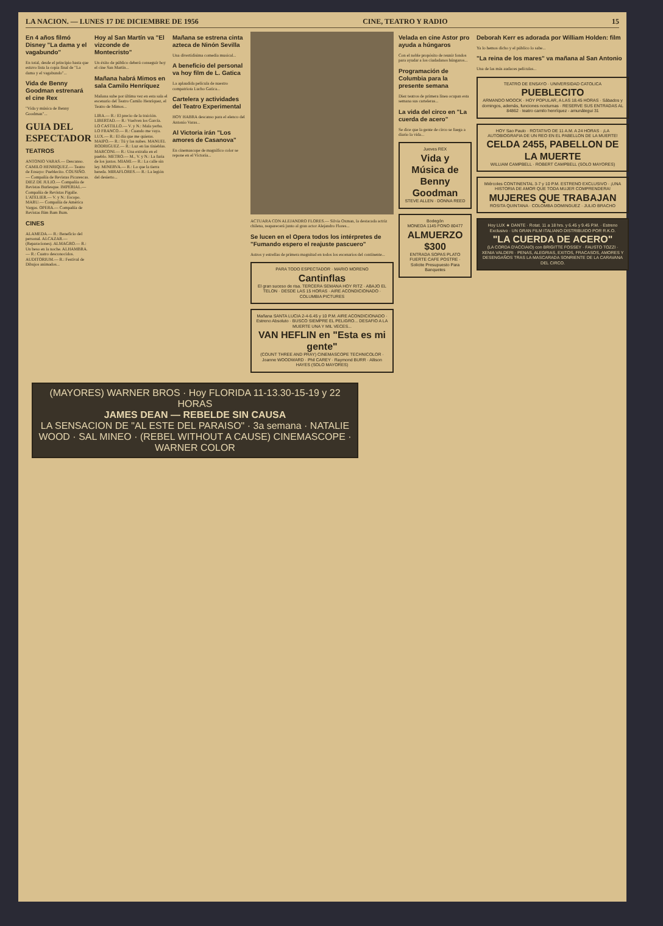LA NACION. — LUNES 17 DE DICIEMBRE DE 1956 CINE, TEATRO Y RADIO 15
En 4 años filmó Disney "La dama y el vagabundo"
En total, desde el principio hasta que estuvo lista la copia final de "La dama y el vagabundo"...
Vida de Benny Goodman estrenará el cine Rex
"Vida y música de Benny Goodman"...
GUIA DEL ESPECTADOR
TEATROS
ANTONIO VARAS.— Descanso. CAMILO HENRIQUEZ.— Teatro de Ensayo: Pueblecito. COUSIÑO.— Compañía de Revistas Picarescas. DIEZ DE JULIO.— Compañía de Revistas Burlesque. IMPERIAL.— Compañía de Revistas Pigalle. L'ATELIER.— V. y N.: Escopo. MARU.— Compañía de América Vargas. OPERA.— Compañía de Revistas Bim Bam Bum.
CINES
ALAMEDA.— R.: Beneficio del personal. ALCAZAR.— (Reparaciones). ALMAGRO.— R.: Un beso en la noche. ALHAMBRA.— R.: Cuatro desconocidos. AUDITORIUM.— R.: Festival de Dibujos animados...
Hoy al San Martín va "El vizconde de Montecristo"
Un éxito de público deberá conseguir hoy el cine San Martín...
Mañana habrá Mimos en sala Camilo Henríquez
Mañana sube por última vez en esta sala el escenario del Teatro Camilo Henríquez, el Teatro de Mimos...
LIRA.— R.: El precio de la traición. LIBERTAD.— R.: Vuelven los García. LO CASTILLO.— V. y N.: Mala yerba. LO FRANCO.— R.: Cuando me vaya. LUX.— R.: El día que me quieras. MAIPO.— R.: Tú y las nubes. MANUEL RODRIGUEZ.— R.: Luz en las tinieblas. MARCONI.— R.: Una extraña en el pueblo. METRO.— M., V. y N.: La furia de los justos. MIAMI.— R.: La calle sin ley. MINERVA.— R.: Lo que la tierra hereda. MIRAFLORES.— R.: La legión del desierto...
Mañana se estrena cinta azteca de Ninón Sevilla
Una divertidísima comedia musical...
A beneficio del personal va hoy film de L. Gatica
La aplaudida película de nuestro compatriota Lucho Gatica...
Cartelera y actividades del Teatro Experimental
HOY HABRA descanso para el elenco del Antonio Varas...
Al Victoria irán "Los amores de Casanova"
En cinemascope de magnífico color se repone en el Victoria...
ACTUARA CON ALEJANDRO FLORES.— Silvia Oxman, la destacada actriz chilena, reaparecerá junto al gran actor Alejandro Flores...
Se lucen en el Opera todos los intérpretes de "Fumando espero el reajuste pascuero"
Astros y estrellas de primera magnitud en todos los escenarios del continente...
PARA TODO ESPECTADOR · MARIO MORENO
Cantinflas
El gran suceso de risa. TERCERA SEMANA HOY RITZ · ABAJO EL TELON · DESDE LAS 15 HORAS · AIRE ACONDICIONADO · COLUMBIA PICTURES
Mañana SANTA LUCIA 2-4-6.45 y 10 P.M. AIRE ACONDICIONADO · Estreno Absoluto · BUSCO SIEMPRE EL PELIGRO... DESAFIO A LA MUERTE UNA Y MIL VECES...
VAN HEFLIN en "Esta es mi gente"
(COUNT THREE AND PRAY) CINEMASCOPE TECHNICOLOR · Joanne WOODWARD · Phil CAREY · Raymond BURR · Allison HAYES (SOLO MAYORES)
Velada en cine Astor pro ayuda a húngaros
Con el noble propósito de reunir fondos para ayudar a los ciudadanos húngaros...
Programación de Columbia para la presente semana
Diez teatros de primera línea ocupan esta semana sus carteleras...
La vida del circo en "La cuerda de acero"
Se dice que la gente de circo se fuega a diario la vida...
Jueves REX
Vida y Música de Benny Goodman
STEVE ALLEN · DONNA REED
Bodegón
MONEDA 1145 FONO 80477
ALMUERZO $300
ENTRADA SOPAS PLATO FUERTE CAFE POSTRE · Solicite Presupuesto Para Banquetes
Deborah Kerr es adorada por William Holden: film
Ya lo hemos dicho y el público lo sabe...
"La reina de los mares" va mañana al San Antonio
Una de las más audaces películas...
TEATRO DE ENSAYO · UNIVERSIDAD CATOLICA
PUEBLECITO
ARMANDO MOOCK · HOY POPULAR, A LAS 18.45 HORAS · Sábados y domingos, además, funciones nocturnas · RESERVE SUS ENTRADAS AL 84862 · teatro camilo henríquez - amunátegui 31
HOY Sao Paulo · ROTATIVO DE 11 A.M. A 24 HORAS · ¡LA AUTOBIOGRAFIA DE UN REO EN EL PABELLON DE LA MUERTE!
CELDA 2455, PABELLON DE LA MUERTE
WILLIAM CAMPBELL · ROBERT CAMPBELL (SOLO MAYORES)
Miércoles CONTINENTAL 3-7 y 10 P.M. ESTRENO EXCLUSIVO · ¡UNA HISTORIA DE AMOR QUE TODA MUJER COMPRENDERA!
MUJERES QUE TRABAJAN
ROSITA QUINTANA · COLOMBA DOMINGUEZ · JULIO BRACHO
Hoy LUX ★ DANTE · Rotat. 11 a 18 hrs. y 6.45 y 9.45 P.M. · Estreno Exclusivo · UN GRAN FILM ITALIANO DISTRIBUIDO POR R.K.O.
"LA CUERDA DE ACERO"
(LA CORDA D'ACCIAIO) con BRIGITTE FOSSEY · FAUSTO TOZZI · XENIA VALDERI · PENAS, ALEGRIAS, EXITOS, FRACASOS, AMORES Y DESENGAÑOS TRAS LA MASCARADA SONRIENTE DE LA CARAVANA DEL CIRCO.
(MAYORES) WARNER BROS · Hoy FLORIDA 11-13.30-15-19 y 22 HORAS
JAMES DEAN — REBELDE SIN CAUSA
LA SENSACION DE "AL ESTE DEL PARAISO" · 3a semana · NATALIE WOOD · SAL MINEO · (REBEL WITHOUT A CAUSE) CINEMASCOPE · WARNER COLOR